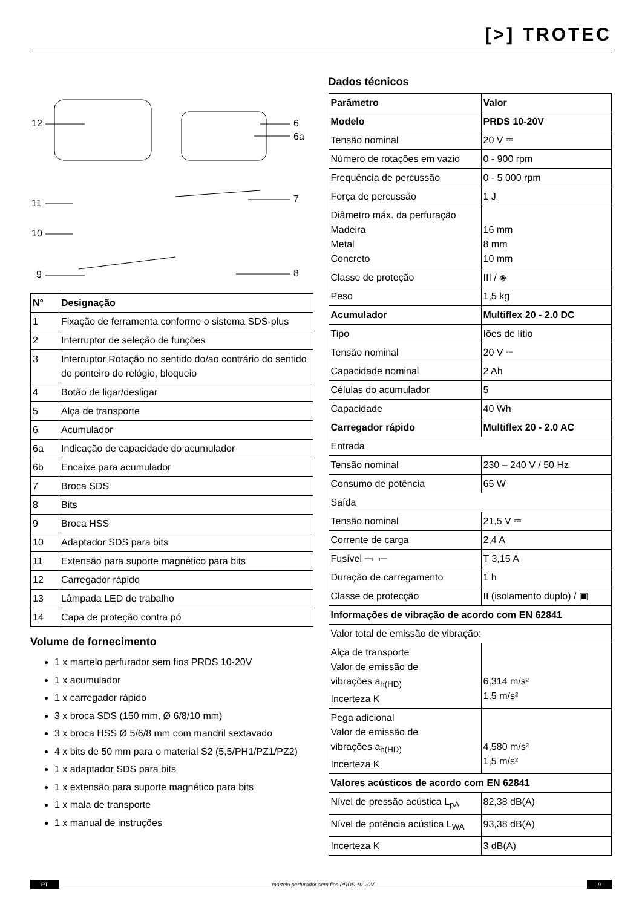[>] TROTEC
12 6
6a
11 7
10
9 8
| N° | Designação |
| --- | --- |
| 1 | Fixação de ferramenta conforme o sistema SDS-plus |
| 2 | Interruptor de seleção de funções |
| 3 | Interruptor Rotação no sentido do/ao contrário do sentido do ponteiro do relógio, bloqueio |
| 4 | Botão de ligar/desligar |
| 5 | Alça de transporte |
| 6 | Acumulador |
| 6a | Indicação de capacidade do acumulador |
| 6b | Encaixe para acumulador |
| 7 | Broca SDS |
| 8 | Bits |
| 9 | Broca HSS |
| 10 | Adaptador SDS para bits |
| 11 | Extensão para suporte magnético para bits |
| 12 | Carregador rápido |
| 13 | Lâmpada LED de trabalho |
| 14 | Capa de proteção contra pó |
Volume de fornecimento
1 x martelo perfurador sem fios PRDS 10-20V
1 x acumulador
1 x carregador rápido
3 x broca SDS (150 mm, Ø 6/8/10 mm)
3 x broca HSS Ø 5/6/8 mm com mandril sextavado
4 x bits de 50 mm para o material S2 (5,5/PH1/PZ1/PZ2)
1 x adaptador SDS para bits
1 x extensão para suporte magnético para bits
1 x mala de transporte
1 x manual de instruções
Dados técnicos
| Parâmetro | Valor |
| Modelo | PRDS 10-20V |
| Tensão nominal | 20 V ⎓ |
| Número de rotações em vazio | 0 - 900 rpm |
| Frequência de percussão | 0 - 5 000 rpm |
| Força de percussão | 1 J |
| Diâmetro máx. da perfuração Madeira Metal Concreto | 16 mm 8 mm 10 mm |
| Classe de proteção | III / ◈ |
| Peso | 1,5 kg |
| Acumulador | Multiflex 20 - 2.0 DC |
| Tipo | Iões de lítio |
| Tensão nominal | 20 V ⎓ |
| Capacidade nominal | 2 Ah |
| Células do acumulador | 5 |
| Capacidade | 40 Wh |
| Carregador rápido | Multiflex 20 - 2.0 AC |
| Entrada | |
| Tensão nominal | 230 – 240 V / 50 Hz |
| Consumo de potência | 65 W |
| Saída | |
| Tensão nominal | 21,5 V ⎓ |
| Corrente de carga | 2,4 A |
| Fusível ─▭─ | T 3,15 A |
| Duração de carregamento | 1 h |
| Classe de protecção | II (isolamento duplo) / ▣ |
| Informações de vibração de acordo com EN 62841 | |
| Valor total de emissão de vibração: | |
| Alça de transporte Valor de emissão de vibrações a<sub>h(HD)</sub> Incerteza K | 6,314 m/s² 1,5 m/s² |
| Pega adicional Valor de emissão de vibrações a<sub>h(HD)</sub> Incerteza K | 4,580 m/s² 1,5 m/s² |
| Valores acústicos de acordo com EN 62841 | |
| Nível de pressão acústica L<sub>pA</sub> | 82,38 dB(A) |
| Nível de potência acústica L<sub>WA</sub> | 93,38 dB(A) |
| Incerteza K | 3 dB(A) |
PT martelo perfurador sem fios PRDS 10-20V 9